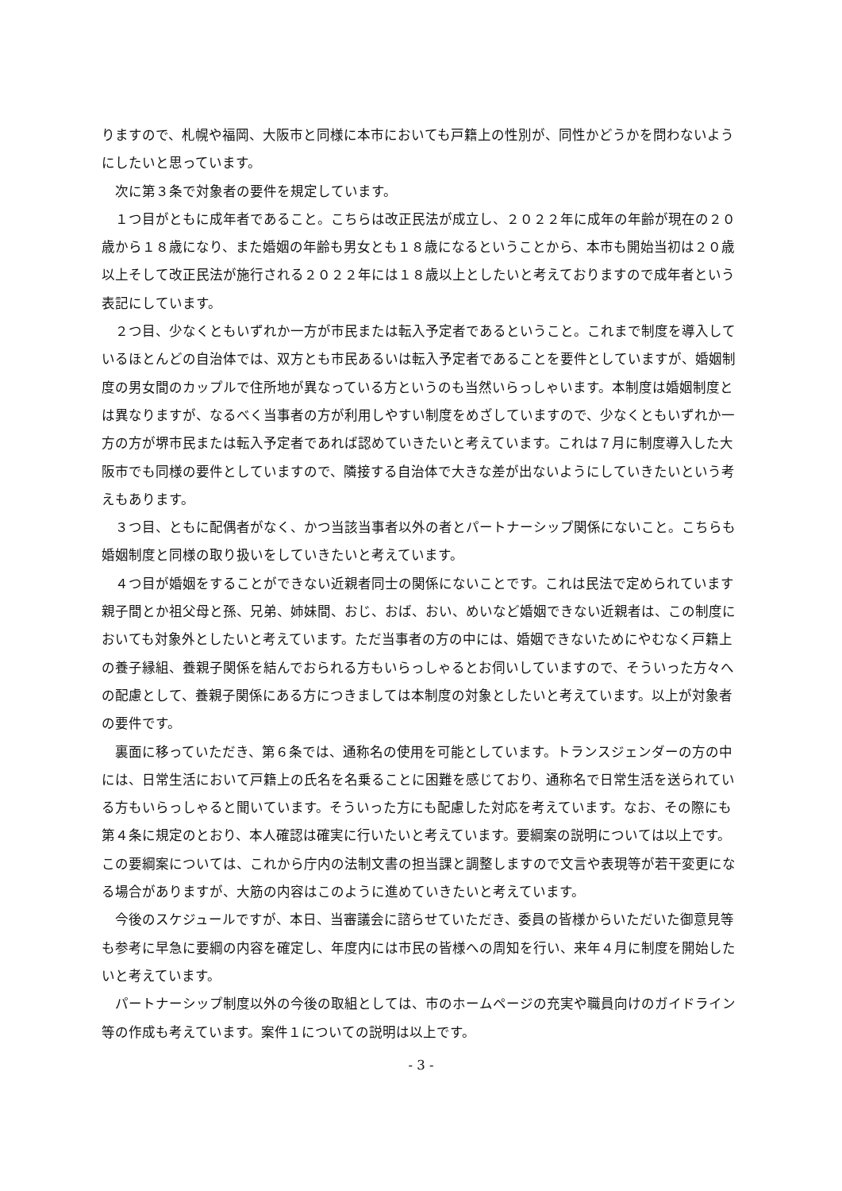りますので、札幌や福岡、大阪市と同様に本市においても戸籍上の性別が、同性かどうかを問わないようにしたいと思っています。
次に第３条で対象者の要件を規定しています。
１つ目がともに成年者であること。こちらは改正民法が成立し、２０２２年に成年の年齢が現在の２０歳から１８歳になり、また婚姻の年齢も男女とも１８歳になるということから、本市も開始当初は２０歳以上そして改正民法が施行される２０２２年には１８歳以上としたいと考えておりますので成年者という表記にしています。
２つ目、少なくともいずれか一方が市民または転入予定者であるということ。これまで制度を導入しているほとんどの自治体では、双方とも市民あるいは転入予定者であることを要件としていますが、婚姻制度の男女間のカップルで住所地が異なっている方というのも当然いらっしゃいます。本制度は婚姻制度とは異なりますが、なるべく当事者の方が利用しやすい制度をめざしていますので、少なくともいずれか一方の方が堺市民または転入予定者であれば認めていきたいと考えています。これは７月に制度導入した大阪市でも同様の要件としていますので、隣接する自治体で大きな差が出ないようにしていきたいという考えもあります。
３つ目、ともに配偶者がなく、かつ当該当事者以外の者とパートナーシップ関係にないこと。こちらも婚姻制度と同様の取り扱いをしていきたいと考えています。
４つ目が婚姻をすることができない近親者同士の関係にないことです。これは民法で定められています親子間とか祖父母と孫、兄弟、姉妹間、おじ、おば、おい、めいなど婚姻できない近親者は、この制度においても対象外としたいと考えています。ただ当事者の方の中には、婚姻できないためにやむなく戸籍上の養子縁組、養親子関係を結んでおられる方もいらっしゃるとお伺いしていますので、そういった方々への配慮として、養親子関係にある方につきましては本制度の対象としたいと考えています。以上が対象者の要件です。
裏面に移っていただき、第６条では、通称名の使用を可能としています。トランスジェンダーの方の中には、日常生活において戸籍上の氏名を名乗ることに困難を感じており、通称名で日常生活を送られている方もいらっしゃると聞いています。そういった方にも配慮した対応を考えています。なお、その際にも第４条に規定のとおり、本人確認は確実に行いたいと考えています。要綱案の説明については以上です。この要綱案については、これから庁内の法制文書の担当課と調整しますので文言や表現等が若干変更になる場合がありますが、大筋の内容はこのように進めていきたいと考えています。
今後のスケジュールですが、本日、当審議会に諮らせていただき、委員の皆様からいただいた御意見等も参考に早急に要綱の内容を確定し、年度内には市民の皆様への周知を行い、来年４月に制度を開始したいと考えています。
パートナーシップ制度以外の今後の取組としては、市のホームページの充実や職員向けのガイドライン等の作成も考えています。案件１についての説明は以上です。
- 3 -